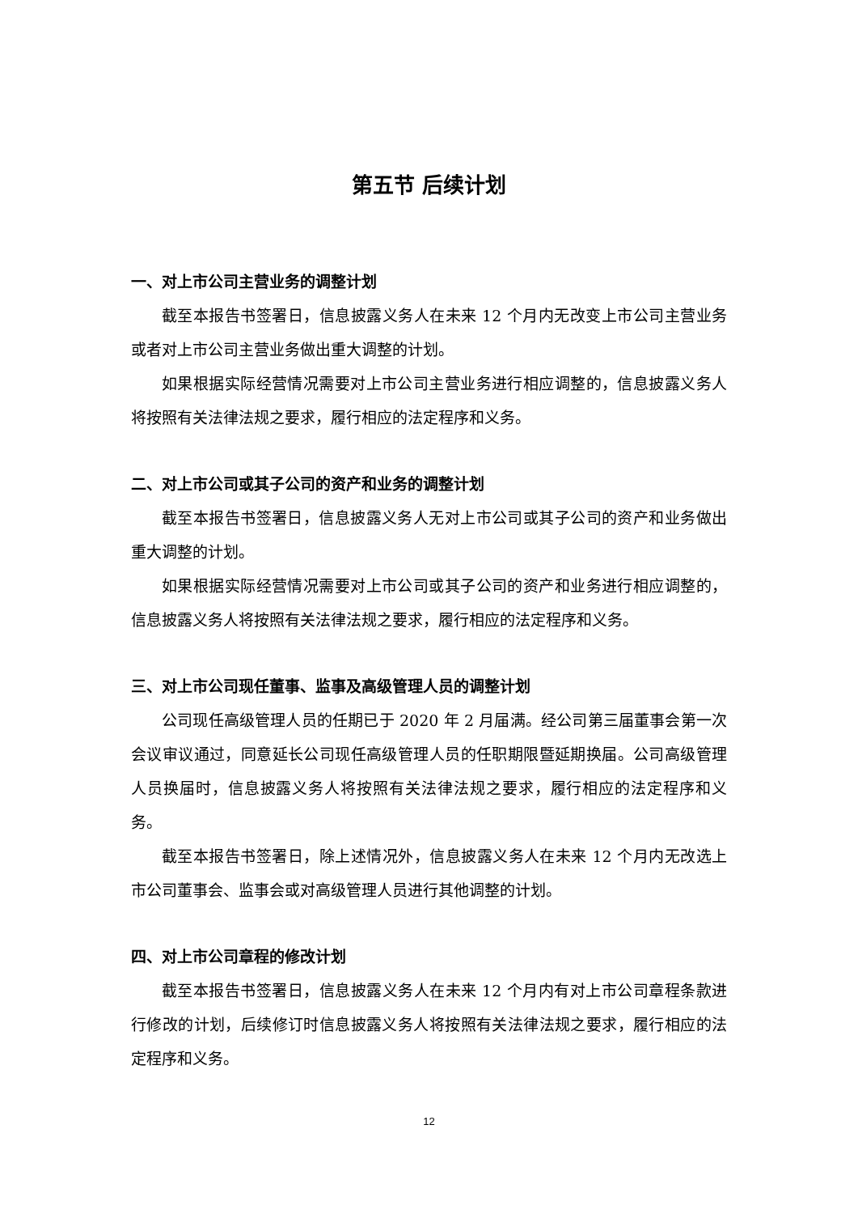第五节 后续计划
一、对上市公司主营业务的调整计划
截至本报告书签署日，信息披露义务人在未来 12 个月内无改变上市公司主营业务或者对上市公司主营业务做出重大调整的计划。
如果根据实际经营情况需要对上市公司主营业务进行相应调整的，信息披露义务人将按照有关法律法规之要求，履行相应的法定程序和义务。
二、对上市公司或其子公司的资产和业务的调整计划
截至本报告书签署日，信息披露义务人无对上市公司或其子公司的资产和业务做出重大调整的计划。
如果根据实际经营情况需要对上市公司或其子公司的资产和业务进行相应调整的，信息披露义务人将按照有关法律法规之要求，履行相应的法定程序和义务。
三、对上市公司现任董事、监事及高级管理人员的调整计划
公司现任高级管理人员的任期已于 2020 年 2 月届满。经公司第三届董事会第一次会议审议通过，同意延长公司现任高级管理人员的任职期限暨延期换届。公司高级管理人员换届时，信息披露义务人将按照有关法律法规之要求，履行相应的法定程序和义务。
截至本报告书签署日，除上述情况外，信息披露义务人在未来 12 个月内无改选上市公司董事会、监事会或对高级管理人员进行其他调整的计划。
四、对上市公司章程的修改计划
截至本报告书签署日，信息披露义务人在未来 12 个月内有对上市公司章程条款进行修改的计划，后续修订时信息披露义务人将按照有关法律法规之要求，履行相应的法定程序和义务。
12